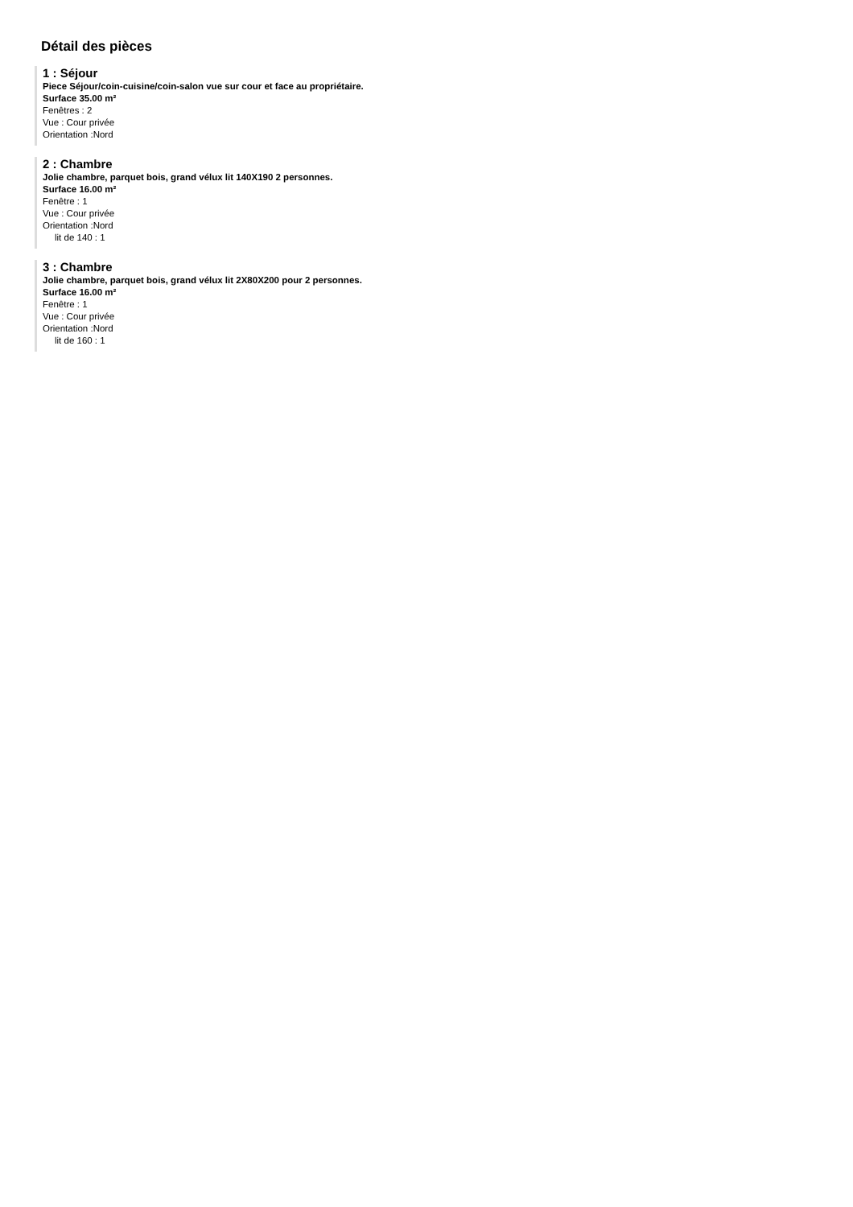Détail des pièces
1 : Séjour
Piece Séjour/coin-cuisine/coin-salon vue sur cour et face au propriétaire.
Surface 35.00 m²
Fenêtres : 2
Vue : Cour privée
Orientation :Nord
2 : Chambre
Jolie chambre, parquet bois, grand vélux lit 140X190 2 personnes.
Surface 16.00 m²
Fenêtre : 1
Vue : Cour privée
Orientation :Nord
lit de 140 : 1
3 : Chambre
Jolie chambre, parquet bois, grand vélux lit 2X80X200 pour 2 personnes.
Surface 16.00 m²
Fenêtre : 1
Vue : Cour privée
Orientation :Nord
lit de 160 : 1